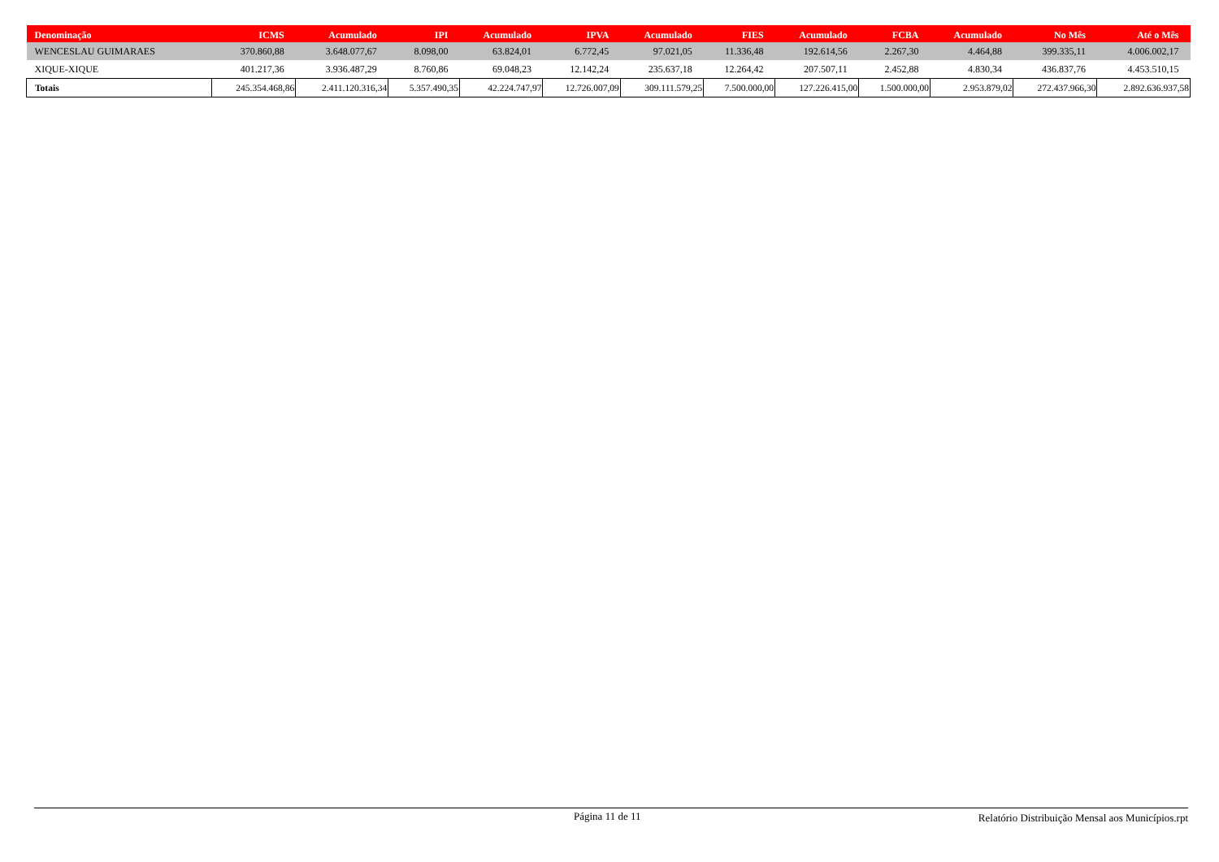| Denominação | ICMS | Acumulado | IPI | Acumulado | IPVA | Acumulado | FIES | Acumulado | FCBA | Acumulado | No Mês | Até o Mês |
| --- | --- | --- | --- | --- | --- | --- | --- | --- | --- | --- | --- | --- |
| WENCESLAU GUIMARAES | 370.860,88 | 3.648.077,67 | 8.098,00 | 63.824,01 | 6.772,45 | 97.021,05 | 11.336,48 | 192.614,56 | 2.267,30 | 4.464,88 | 399.335,11 | 4.006.002,17 |
| XIQUE-XIQUE | 401.217,36 | 3.936.487,29 | 8.760,86 | 69.048,23 | 12.142,24 | 235.637,18 | 12.264,42 | 207.507,11 | 2.452,88 | 4.830,34 | 436.837,76 | 4.453.510,15 |
| Totais | 245.354.468,86 | 2.411.120.316,34 | 5.357.490,35 | 42.224.747,97 | 12.726.007,09 | 309.111.579,25 | 7.500.000,00 | 127.226.415,00 | 1.500.000,00 | 2.953.879,02 | 272.437.966,30 | 2.892.636.937,58 |
Página 11 de 11 Relatório Distribuição Mensal aos Municípios.rpt